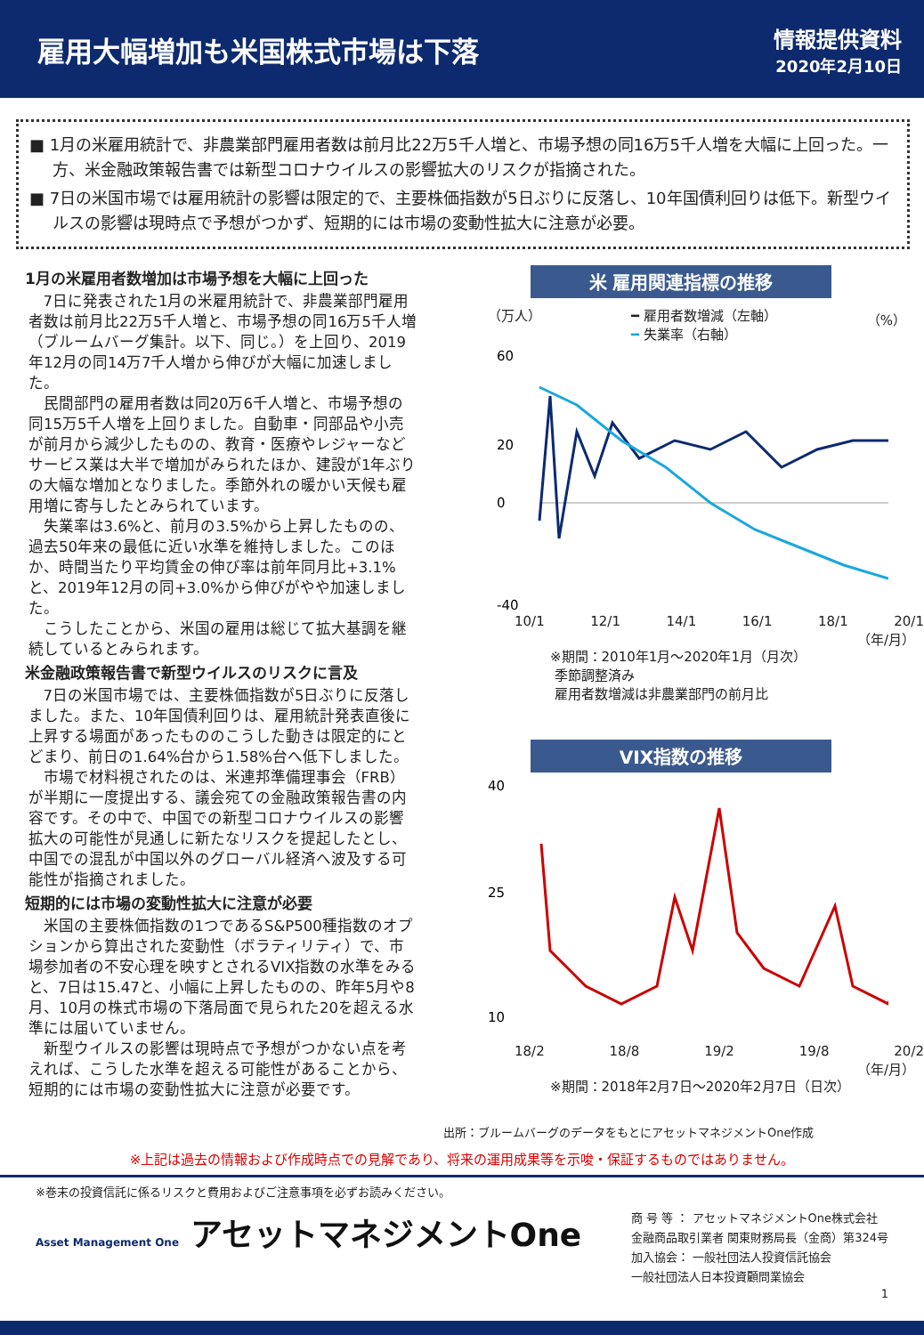雇用大幅増加も米国株式市場は下落
情報提供資料
2020年2月10日
■ 1月の米雇用統計で、非農業部門雇用者数は前月比22万5千人増と、市場予想の同16万5千人増を大幅に上回った。一方、米金融政策報告書では新型コロナウイルスの影響拡大のリスクが指摘された。
■ 7日の米国市場では雇用統計の影響は限定的で、主要株価指数が5日ぶりに反落し、10年国債利回りは低下。新型ウイルスの影響は現時点で予想がつかず、短期的には市場の変動性拡大に注意が必要。
1月の米雇用者数増加は市場予想を大幅に上回った
7日に発表された1月の米雇用統計で、非農業部門雇用者数は前月比22万5千人増と、市場予想の同16万5千人増（ブルームバーグ集計。以下、同じ。）を上回り、2019年12月の同14万7千人増から伸びが大幅に加速しました。
民間部門の雇用者数は同20万6千人増と、市場予想の同15万5千人増を上回りました。自動車・同部品や小売が前月から減少したものの、教育・医療やレジャーなどサービス業は大半で増加がみられたほか、建設が1年ぶりの大幅な増加となりました。季節外れの暖かい天候も雇用増に寄与したとみられています。
失業率は3.6%と、前月の3.5%から上昇したものの、過去50年来の最低に近い水準を維持しました。このほか、時間当たり平均賃金の伸び率は前年同月比+3.1%と、2019年12月の同+3.0%から伸びがやや加速しました。
こうしたことから、米国の雇用は総じて拡大基調を継続しているとみられます。
米金融政策報告書で新型ウイルスのリスクに言及
7日の米国市場では、主要株価指数が5日ぶりに反落しました。また、10年国債利回りは、雇用統計発表直後に上昇する場面があったもののこうした動きは限定的にとどまり、前日の1.64%台から1.58%台へ低下しました。
市場で材料視されたのは、米連邦準備理事会（FRB）が半期に一度提出する、議会宛ての金融政策報告書の内容です。その中で、中国での新型コロナウイルスの影響拡大の可能性が見通しに新たなリスクを提起したとし、中国での混乱が中国以外のグローバル経済へ波及する可能性が指摘されました。
短期的には市場の変動性拡大に注意が必要
米国の主要株価指数の1つであるS&P500種指数のオプションから算出された変動性（ボラティリティ）で、市場参加者の不安心理を映すとされるVIX指数の水準をみると、7日は15.47と、小幅に上昇したものの、昨年5月や8月、10月の株式市場の下落局面で見られた20を超える水準には届いていません。
新型ウイルスの影響は現時点で予想がつかない点を考えれば、こうした水準を超える可能性があることから、短期的には市場の変動性拡大に注意が必要です。
米 雇用関連指標の推移
（万人） ━ 雇用者数増減（左軸）
━ 失業率（右軸） （%）
60
20
0
-40
10/1 12/1 14/1 16/1 18/1 20/1
（年/月）
※期間：2010年1月～2020年1月（月次）
季節調整済み
雇用者数増減は非農業部門の前月比
VIX指数の推移
40
25
10
18/2 18/8 19/2 19/8 20/2
（年/月）
※期間：2018年2月7日～2020年2月7日（日次）
出所：ブルームバーグのデータをもとにアセットマネジメントOne作成
※上記は過去の情報および作成時点での見解であり、将来の運用成果等を示唆・保証するものではありません。
※巻末の投資信託に係るリスクと費用およびご注意事項を必ずお読みください。
Asset Management One アセットマネジメントOne
商 号 等 ： アセットマネジメントOne株式会社
金融商品取引業者 関東財務局長（金商）第324号
加入協会： 一般社団法人投資信託協会
一般社団法人日本投資顧問業協会
1